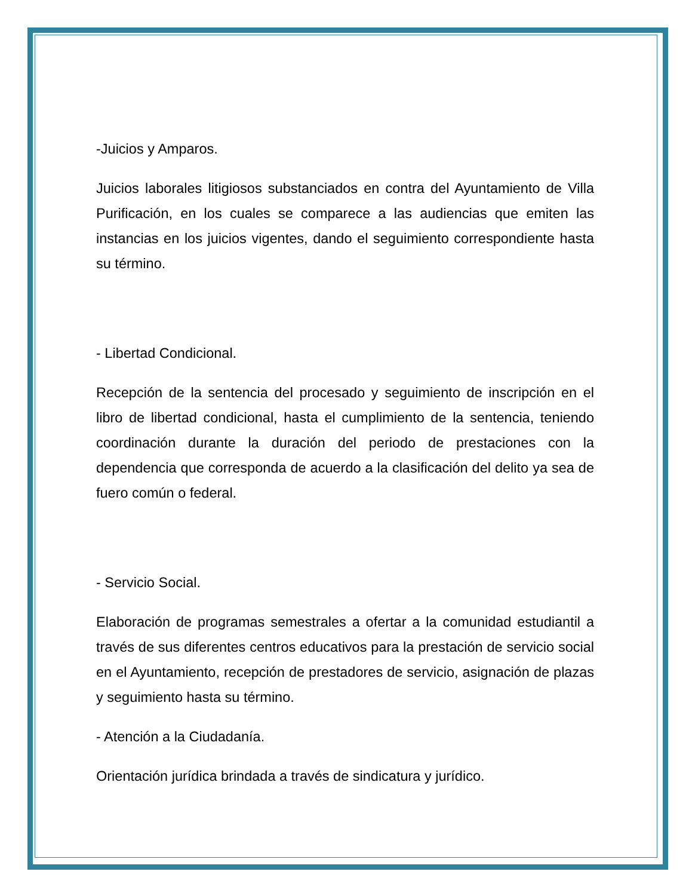-Juicios y Amparos.
Juicios laborales litigiosos substanciados en contra del Ayuntamiento de Villa Purificación, en los cuales se comparece a las audiencias que emiten las instancias en los juicios vigentes, dando el seguimiento correspondiente hasta su término.
- Libertad Condicional.
Recepción de la sentencia del procesado y seguimiento de inscripción en el libro de libertad condicional, hasta el cumplimiento de la sentencia, teniendo coordinación durante la duración del periodo de prestaciones con la dependencia que corresponda de acuerdo a la clasificación del delito ya sea de fuero común o federal.
- Servicio Social.
Elaboración de programas semestrales a ofertar a la comunidad estudiantil a través de sus diferentes centros educativos para la prestación de servicio social en el Ayuntamiento, recepción de prestadores de servicio, asignación de plazas y seguimiento hasta su término.
- Atención a la Ciudadanía.
Orientación jurídica brindada a través de sindicatura y jurídico.